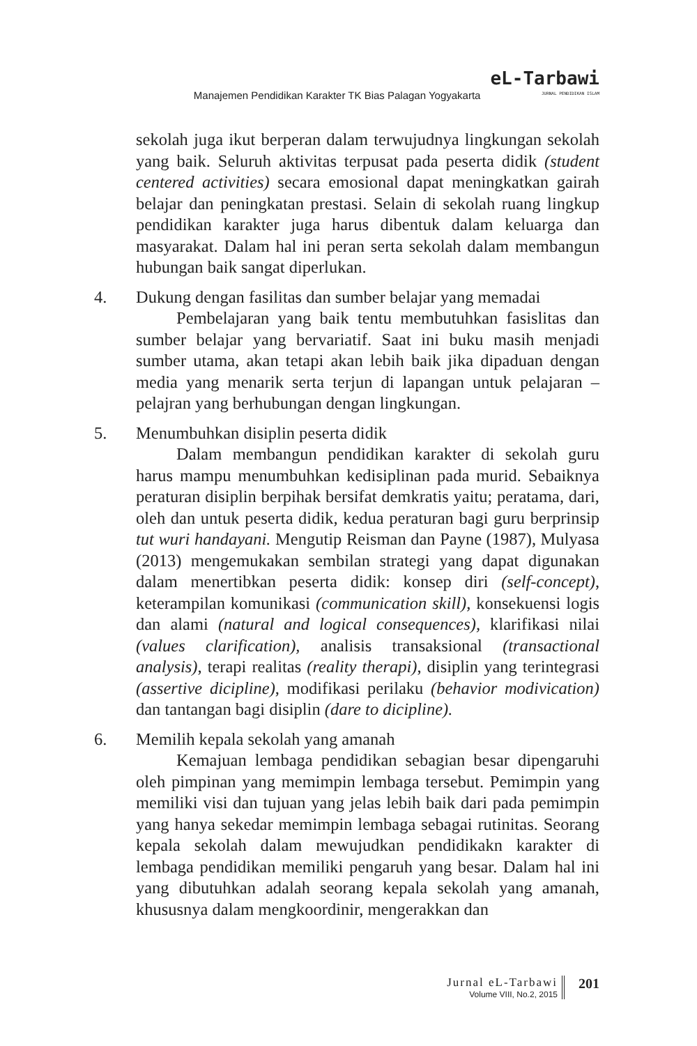Manajemen Pendidikan Karakter TK Bias Palagan Yogyakarta
eL-Tarbawi
JURNAL PENDIDIKAN ISLAM
sekolah juga ikut berperan dalam terwujudnya lingkungan sekolah yang baik. Seluruh aktivitas terpusat pada peserta didik (student centered activities) secara emosional dapat meningkatkan gairah belajar dan peningkatan prestasi. Selain di sekolah ruang lingkup pendidikan karakter juga harus dibentuk dalam keluarga dan masyarakat. Dalam hal ini peran serta sekolah dalam membangun hubungan baik sangat diperlukan.
4. Dukung dengan fasilitas dan sumber belajar yang memadai
Pembelajaran yang baik tentu membutuhkan fasisli­tas dan sumber belajar yang bervariatif. Saat ini buku masih menjadi sumber utama, akan tetapi akan lebih baik jika dipaduan dengan media yang menarik serta terjun di lapangan untuk pelajaran –pelajran yang berhubungan dengan lingkungan.
5. Menumbuhkan disiplin peserta didik
Dalam membangun pendidikan karakter di sekolah guru harus mampu menumbuhkan kedisiplinan pada murid. Sebaiknya peraturan disiplin berpihak bersifat demkratis yaitu; peratama, dari, oleh dan untuk peserta didik, kedua peraturan bagi guru berprinsip tut wuri handayani. Mengutip Reisman dan Payne (1987), Mulyasa (2013) mengemukakan sembilan strategi yang dapat digunakan dalam menertibkan peserta didik: konsep diri (self-concept), keterampilan komunikasi (communication skill), konsekuensi logis dan alami (natural and logical consequences), klarifikasi nilai (values clarification), analisis transaksional (transactional analysis), terapi realitas (reality therapi), disiplin yang terintegrasi (assertive dicipline), modifikasi perilaku (behavior modivication) dan tantangan bagi disiplin (dare to dicipline).
6. Memilih kepala sekolah yang amanah
Kemajuan lembaga pendidikan sebagian besar dipengaruhi oleh pimpinan yang memimpin lembaga tersebut. Pemimpin yang memiliki visi dan tujuan yang jelas lebih baik dari pada pemimpin yang hanya sekedar memimpin lembaga sebagai rutinitas. Seorang kepala sekolah dalam mewujudkan pendidikakn karakter di lembaga pendidikan memiliki pengaruh yang besar. Dalam hal ini yang dibutuhkan adalah seorang kepala sekolah yang amanah, khususnya dalam mengkoordinir, mengerakkan dan
Jurnal eL-Tarbawi
Volume VIII, No.2, 2015
201